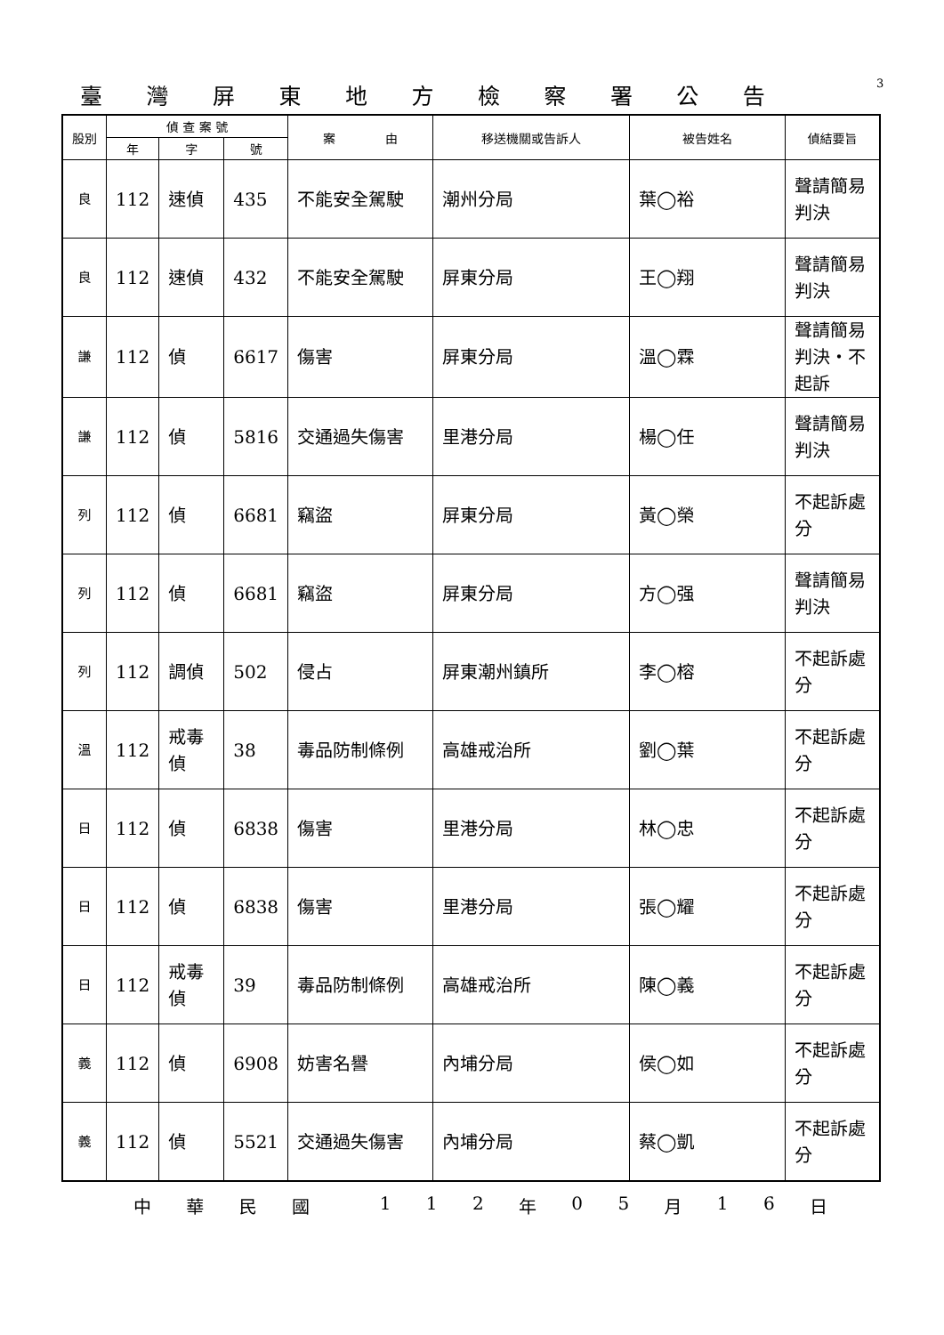3
臺灣屏東地方檢察署公告
| 股別 | 偵 查 案 號 | | | 案 由 | 移送機關或告訴人 | 被告姓名 | 偵結要旨 |
| --- | --- | --- | --- | --- | --- | --- | --- |
| | 年 | 字 | 號 | | | | |
| 良 | 112 | 速偵 | 435 | 不能安全駕駛 | 潮州分局 | 葉◯裕 | 聲請簡易判決 |
| 良 | 112 | 速偵 | 432 | 不能安全駕駛 | 屏東分局 | 王◯翔 | 聲請簡易判決 |
| 謙 | 112 | 偵 | 6617 | 傷害 | 屏東分局 | 溫◯霖 | 聲請簡易判決・不起訴 |
| 謙 | 112 | 偵 | 5816 | 交通過失傷害 | 里港分局 | 楊◯任 | 聲請簡易判決 |
| 列 | 112 | 偵 | 6681 | 竊盜 | 屏東分局 | 黃◯榮 | 不起訴處分 |
| 列 | 112 | 偵 | 6681 | 竊盜 | 屏東分局 | 方◯强 | 聲請簡易判決 |
| 列 | 112 | 調偵 | 502 | 侵占 | 屏東潮州鎮所 | 李◯榕 | 不起訴處分 |
| 溫 | 112 | 戒毒偵 | 38 | 毒品防制條例 | 高雄戒治所 | 劉◯葉 | 不起訴處分 |
| 日 | 112 | 偵 | 6838 | 傷害 | 里港分局 | 林◯忠 | 不起訴處分 |
| 日 | 112 | 偵 | 6838 | 傷害 | 里港分局 | 張◯耀 | 不起訴處分 |
| 日 | 112 | 戒毒偵 | 39 | 毒品防制條例 | 高雄戒治所 | 陳◯義 | 不起訴處分 |
| 義 | 112 | 偵 | 6908 | 妨害名譽 | 內埔分局 | 侯◯如 | 不起訴處分 |
| 義 | 112 | 偵 | 5521 | 交通過失傷害 | 內埔分局 | 蔡◯凱 | 不起訴處分 |
中華民國 112 年 05 月 16 日